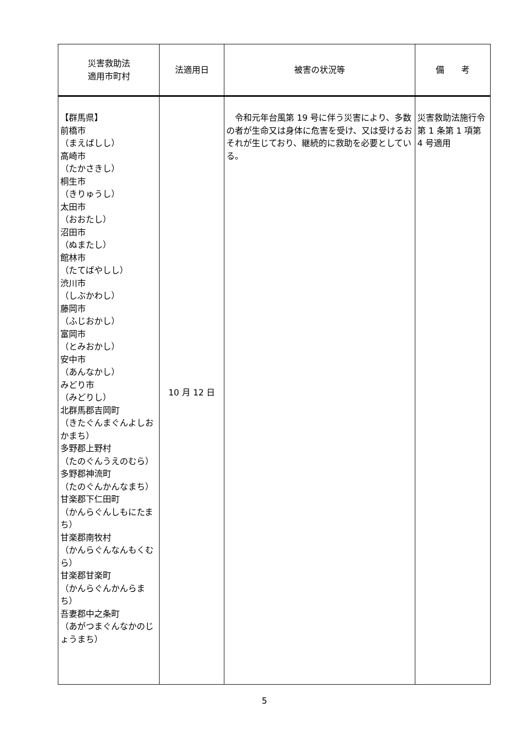| 災害救助法 適用市町村 | 法適用日 | 被害の状況等 | 備 考 |
| --- | --- | --- | --- |
| 【群馬県】 前橋市 （まえばしし） 高崎市 （たかさきし） 桐生市 （きりゅうし） 太田市 （おおたし） 沼田市 （ぬまたし） 館林市 （たてばやしし） 渋川市 （しぶかわし） 藤岡市 （ふじおかし） 富岡市 （とみおかし） 安中市 （あんなかし） みどり市 （みどりし） 北群馬郡吉岡町 （きたぐんまぐんよしおかまち） 多野郡上野村 （たのぐんうえのむら） 多野郡神流町 （たのぐんかんなまち） 甘楽郡下仁田町 （かんらぐんしもにたまち） 甘楽郡南牧村 （かんらぐんなんもくむら） 甘楽郡甘楽町 （かんらぐんかんらまち） 吾妻郡中之条町 （あがつまぐんなかのじょうまち） | 10 月 12 日 | 令和元年台風第 19 号に伴う災害により、多数の者が生命又は身体に危害を受け、又は受けるおそれが生じており、継続的に救助を必要としている。 | 災害救助法施行令第 1 条第 1 項第 4 号適用 |
5